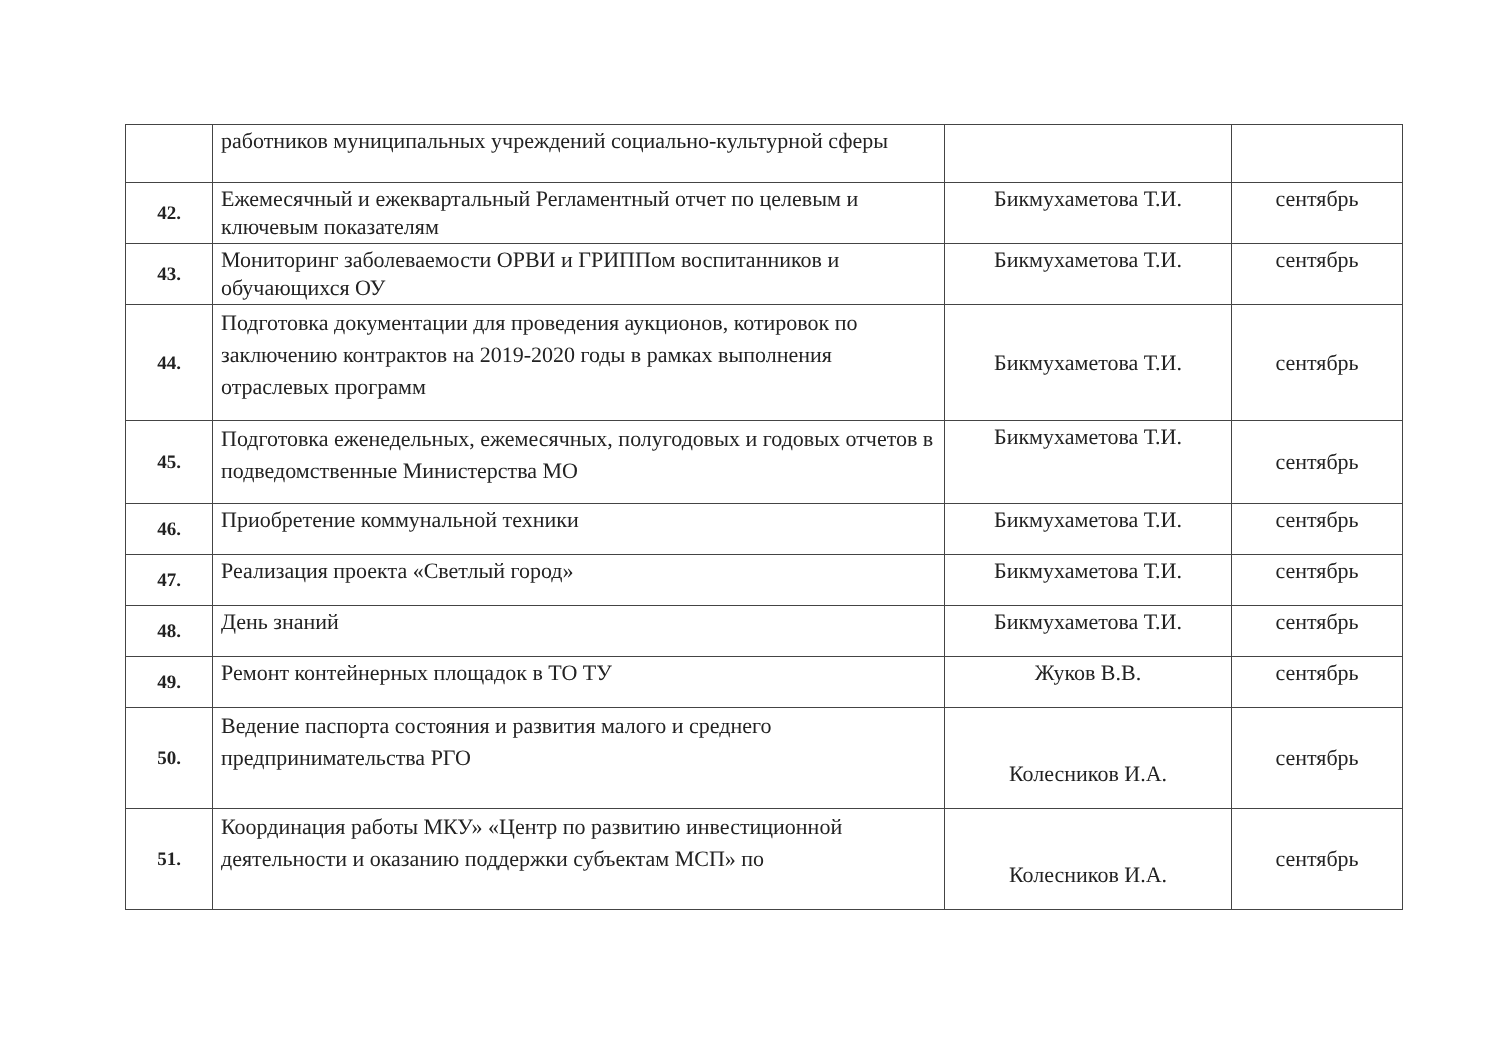| | работников муниципальных учреждений социально-культурной сферы | | |
| 42. | Ежемесячный и ежеквартальный Регламентный отчет по целевым и ключевым показателям | Бикмухаметова Т.И. | сентябрь |
| 43. | Мониторинг заболеваемости ОРВИ и ГРИППом воспитанников и обучающихся ОУ | Бикмухаметова Т.И. | сентябрь |
| 44. | Подготовка документации для проведения аукционов, котировок по заключению контрактов на 2019-2020 годы в рамках выполнения отраслевых программ | Бикмухаметова Т.И. | сентябрь |
| 45. | Подготовка еженедельных, ежемесячных, полугодовых и годовых отчетов в подведомственные Министерства МО | Бикмухаметова Т.И. | сентябрь |
| 46. | Приобретение коммунальной техники | Бикмухаметова Т.И. | сентябрь |
| 47. | Реализация проекта «Светлый город» | Бикмухаметова Т.И. | сентябрь |
| 48. | День знаний | Бикмухаметова Т.И. | сентябрь |
| 49. | Ремонт контейнерных площадок в ТО ТУ | Жуков В.В. | сентябрь |
| 50. | Ведение паспорта состояния и развития малого и среднего предпринимательства РГО | Колесников И.А. | сентябрь |
| 51. | Координация работы МКУ» «Центр по развитию инвестиционной деятельности и оказанию поддержки субъектам МСП» по | Колесников И.А. | сентябрь |